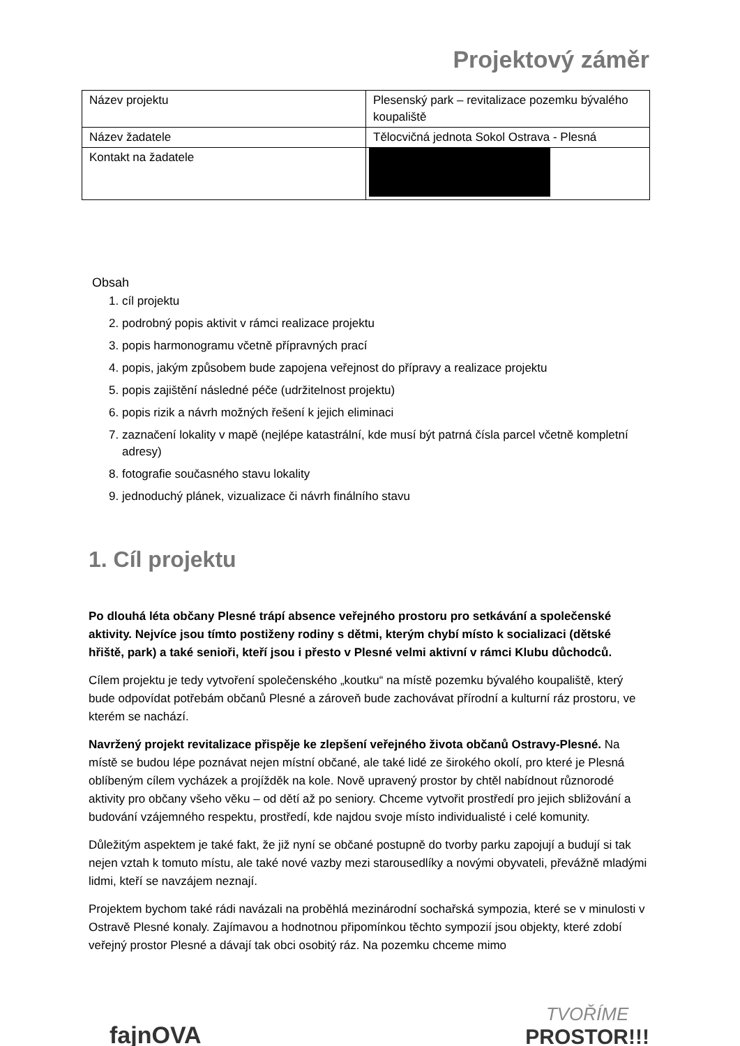Projektový záměr
| Název projektu | Plesenský park – revitalizace pozemku bývalého koupaliště |
| Název žadatele | Tělocvičná jednota Sokol Ostrava - Plesná |
| Kontakt na žadatele | |
Obsah
1. cíl projektu
2. podrobný popis aktivit v rámci realizace projektu
3. popis harmonogramu včetně přípravných prací
4. popis, jakým způsobem bude zapojena veřejnost do přípravy a realizace projektu
5. popis zajištění následné péče (udržitelnost projektu)
6. popis rizik a návrh možných řešení k jejich eliminaci
7. zaznačení lokality v mapě (nejlépe katastrální, kde musí být patrná čísla parcel včetně kompletní adresy)
8. fotografie současného stavu lokality
9. jednoduchý plánek, vizualizace či návrh finálního stavu
1. Cíl projektu
Po dlouhá léta občany Plesné trápí absence veřejného prostoru pro setkávání a společenské aktivity. Nejvíce jsou tímto postiženy rodiny s dětmi, kterým chybí místo k socializaci (dětské hřiště, park) a také senioři, kteří jsou i přesto v Plesné velmi aktivní v rámci Klubu důchodců.
Cílem projektu je tedy vytvoření společenského „koutku“ na místě pozemku bývalého koupaliště, který bude odpovídat potřebám občanů Plesné a zároveň bude zachovávat přírodní a kulturní ráz prostoru, ve kterém se nachází.
Navržený projekt revitalizace přispěje ke zlepšení veřejného života občanů Ostravy-Plesné. Na místě se budou lépe poznávat nejen místní občané, ale také lidé ze širokého okolí, pro které je Plesná oblíbeným cílem vycházek a projížděk na kole. Nově upravený prostor by chtěl nabídnout různorodé aktivity pro občany všeho věku – od dětí až po seniory. Chceme vytvořit prostředí pro jejich sbližování a budování vzájemného respektu, prostředí, kde najdou svoje místo individualisté i celé komunity.
Důležitým aspektem je také fakt, že již nyní se občané postupně do tvorby parku zapojují a budují si tak nejen vztah k tomuto místu, ale také nové vazby mezi starousedlíky a novými obyvateli, převážně mladými lidmi, kteří se navzájem neznají.
Projektem bychom také rádi navázali na proběhlá mezinárodní sochařská sympozia, které se v minulosti v Ostravě Plesné konaly. Zajímavou a hodnotnou připomínkou těchto sympozií jsou objekty, které zdobí veřejný prostor Plesné a dávají tak obci osobitý ráz. Na pozemku chceme mimo
fajnOVA
TVOŘÍME
PROSTOR!!!